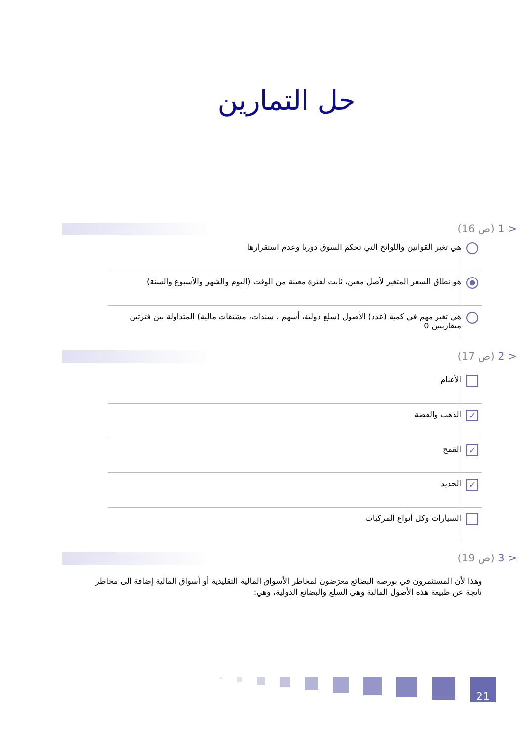حل التمارين
< 1 (ص 16)
| | هي تغير القوانين واللوائح التي تحكم السوق دوريا وعدم استقرارها |
| | هو نطاق السعر المتغير لأصل معين، ثابت لفترة معينة من الوقت (اليوم والشهر والأسبوع والسنة) |
| | هي تغير مهم في كمية (عدد) الأصول (سلع دولية، أسهم ، سندات، مشتقات مالية) المتداولة بين فترتين متقاربتين 0 |
< 2 (ص 17)
| | الأغنام |
| ✓ | الذهب والفضة |
| ✓ | القمح |
| ✓ | الحديد |
| | السيارات وكل أنواع المركبات |
< 3 (ص 19)
وهذا لأن المستثمرون في بورصة البضائع معرّضون لمخاطر الأسواق المالية التقليدية أو أسواق المالية إضافة الى مخاطر ناتجة عن طبيعة هذه الأصول المالية وهي السلع والبضائع الدولية، وهي:
21